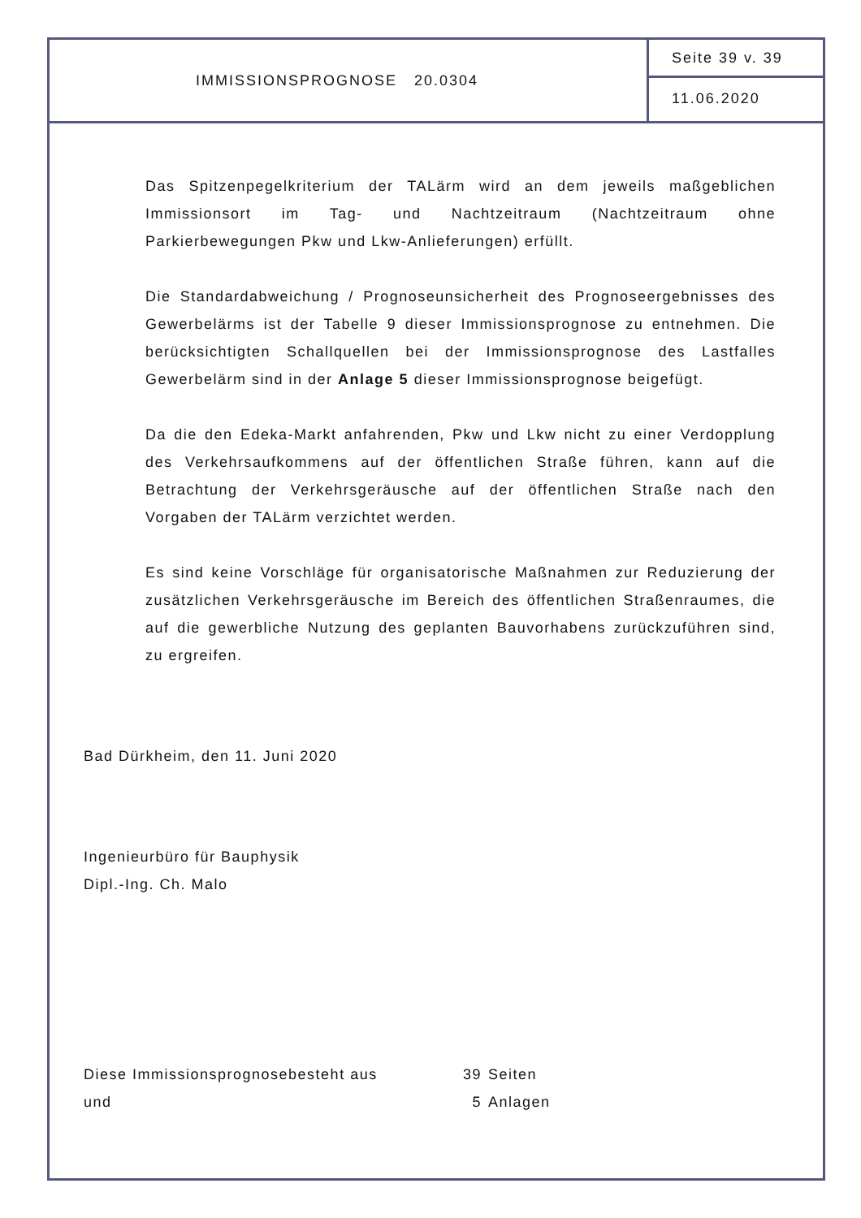IMMISSIONSPROGNOSE 20.0304
Seite 39 v. 39
11.06.2020
Das Spitzenpegelkriterium der TALärm wird an dem jeweils maßgeblichen Immissionsort im Tag- und Nachtzeitraum (Nachtzeitraum ohne Parkierbewegungen Pkw und Lkw-Anlieferungen) erfüllt.
Die Standardabweichung / Prognoseunsicherheit des Prognoseergebnisses des Gewerbelärms ist der Tabelle 9 dieser Immissionsprognose zu entnehmen. Die berücksichtigten Schallquellen bei der Immissionsprognose des Lastfalles Gewerbelärm sind in der Anlage 5 dieser Immissionsprognose beigefügt.
Da die den Edeka-Markt anfahrenden, Pkw und Lkw nicht zu einer Verdopplung des Verkehrsaufkommens auf der öffentlichen Straße führen, kann auf die Betrachtung der Verkehrsgeräusche auf der öffentlichen Straße nach den Vorgaben der TALärm verzichtet werden.
Es sind keine Vorschläge für organisatorische Maßnahmen zur Reduzierung der zusätzlichen Verkehrsgeräusche im Bereich des öffentlichen Straßenraumes, die auf die gewerbliche Nutzung des geplanten Bauvorhabens zurückzuführen sind, zu ergreifen.
Bad Dürkheim, den 11. Juni 2020
Ingenieurbüro für Bauphysik
Dipl.-Ing. Ch. Malo
Diese Immissionsprognosebesteht aus 39 Seiten
und 5 Anlagen